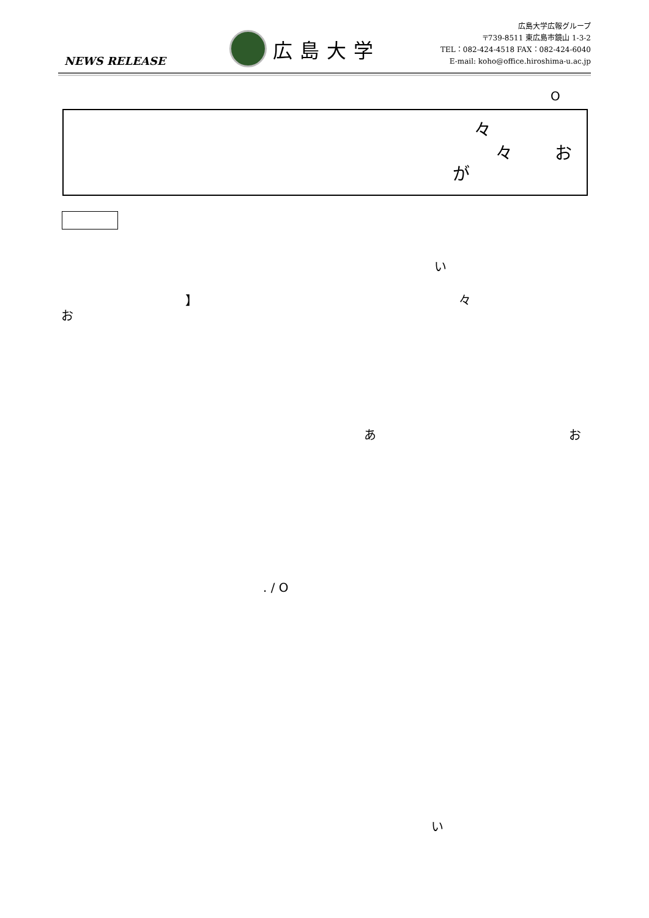NEWS RELEASE
広島大学
広島大学広報グループ
〒739-8511 東広島市鏡山 1-3-2
TEL：082-424-4518 FAX：082-424-6040
E-mail: koho@office.hiroshima-u.ac.jp
O
々
々 お
が
い
】 々
お
あ お
. / O
い